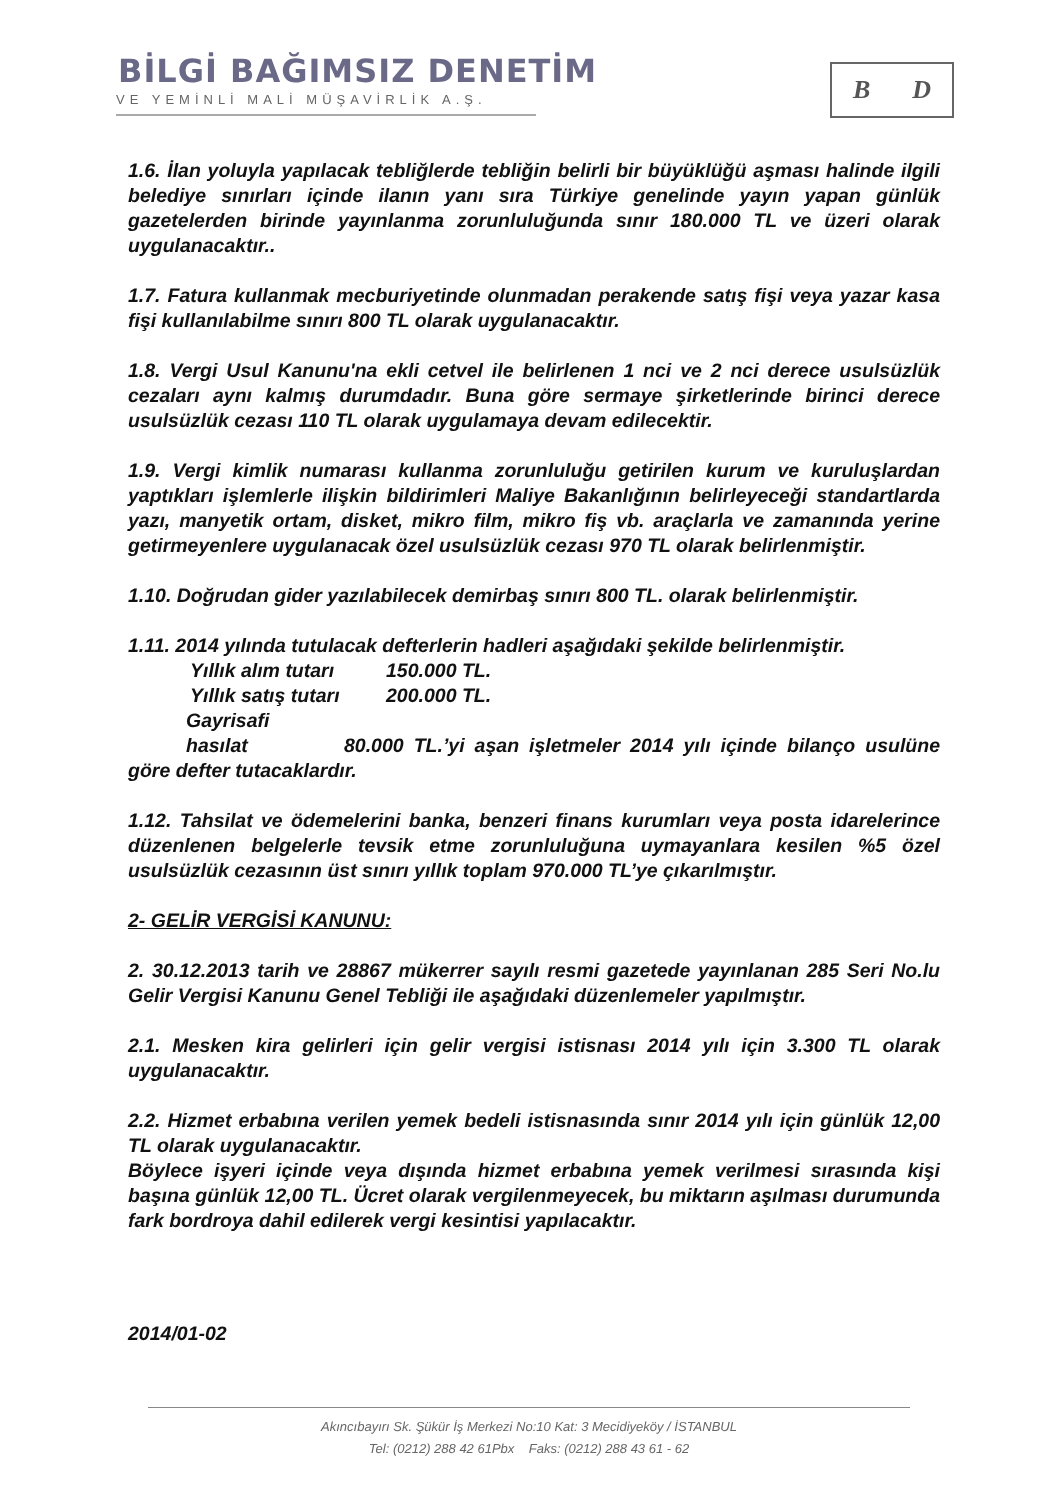BİLGİ BAĞIMSIZ DENETİM
VE YEMİNLİ MALİ MÜŞAVİRLİK A.Ş.
B D
1.6. İlan yoluyla yapılacak tebliğlerde tebliğin belirli bir büyüklüğü aşması halinde ilgili belediye sınırları içinde ilanın yanı sıra Türkiye genelinde yayın yapan günlük gazetelerden birinde yayınlanma zorunluluğunda sınır 180.000 TL ve üzeri olarak uygulanacaktır..
1.7. Fatura kullanmak mecburiyetinde olunmadan perakende satış fişi veya yazar kasa fişi kullanılabilme sınırı 800 TL olarak uygulanacaktır.
1.8. Vergi Usul Kanunu'na ekli cetvel ile belirlenen 1 nci ve 2 nci derece usulsüzlük cezaları aynı kalmış durumdadır. Buna göre sermaye şirketlerinde birinci derece usulsüzlük cezası 110 TL olarak uygulamaya devam edilecektir.
1.9. Vergi kimlik numarası kullanma zorunluluğu getirilen kurum ve kuruluşlardan yaptıkları işlemlerle ilişkin bildirimleri Maliye Bakanlığının belirleyeceği standartlarda yazı, manyetik ortam, disket, mikro film, mikro fiş vb. araçlarla ve zamanında yerine getirmeyenlere uygulanacak özel usulsüzlük cezası 970 TL olarak belirlenmiştir.
1.10. Doğrudan gider yazılabilecek demirbaş sınırı 800 TL. olarak belirlenmiştir.
1.11. 2014 yılında tutulacak defterlerin hadleri aşağıdaki şekilde belirlenmiştir.
Yıllık alım tutarı 150.000 TL.
Yıllık satış tutarı 200.000 TL.
Gayrisafi hasılat 80.000 TL.’yi aşan işletmeler 2014 yılı içinde bilanço usulüne göre defter tutacaklardır.
1.12. Tahsilat ve ödemelerini banka, benzeri finans kurumları veya posta idarelerince düzenlenen belgelerle tevsik etme zorunluluğuna uymayanlara kesilen %5 özel usulsüzlük cezasının üst sınırı yıllık toplam 970.000 TL’ye çıkarılmıştır.
2- GELİR VERGİSİ KANUNU:
2. 30.12.2013 tarih ve 28867 mükerrer sayılı resmi gazetede yayınlanan 285 Seri No.lu Gelir Vergisi Kanunu Genel Tebliği ile aşağıdaki düzenlemeler yapılmıştır.
2.1. Mesken kira gelirleri için gelir vergisi istisnası 2014 yılı için 3.300 TL olarak uygulanacaktır.
2.2. Hizmet erbabına verilen yemek bedeli istisnasında sınır 2014 yılı için günlük 12,00 TL olarak uygulanacaktır.
Böylece işyeri içinde veya dışında hizmet erbabına yemek verilmesi sırasında kişi başına günlük 12,00 TL. Ücret olarak vergilenmeyecek, bu miktarın aşılması durumunda fark bordroya dahil edilerek vergi kesintisi yapılacaktır.
2014/01-02
Akıncıbayırı Sk. Şükür İş Merkezi No:10 Kat: 3 Mecidiyeköy / İSTANBUL
Tel: (0212) 288 42 61Pbx Faks: (0212) 288 43 61 - 62